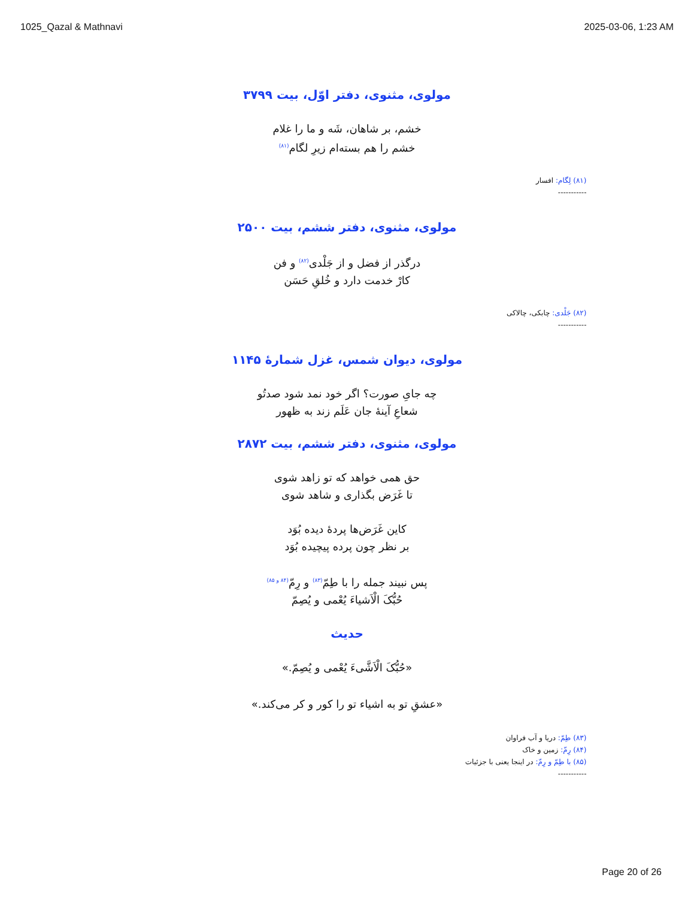1025_Qazal & Mathnavi 2025-03-06, 1:23 AM
مولوی، مثنوی، دفتر اوّل، بیت ۳۷۹۹
خشم، بر شاهان، شَه و ما را غلام
خشم را هم بسته‌ام زیرِ لگام(۸۱)
(۸۱) لِگام: افسار
-----------
مولوی، مثنوی، دفتر ششم، بیت ۲۵۰۰
درگذر از فضل و از جَلْدی(۸۲) و فن
کارْ خدمت دارد و خُلقِ حَسَن
(۸۲) جَلْدی: چابکی، چالاکی
-----------
مولوی، دیوان شمس، غزل شمارهٔ ۱۱۴۵
چه جایِ صورت؟ اگر خود نمد شود صدتُو
شعاعِ آینهٔ جان عَلَم زند به ظهور
مولوی، مثنوی، دفتر ششم، بیت ۲۸۷۲
حق همی خواهد که تو زاهد شوی
تا غَرَض بگذاری و شاهد شوی
کاین غَرَض‌ها پردهٔ دیده بُوَد
بر نظر چون پرده پیچیده بُوَد
پس نبیند جمله را با طِمّ(۸۳) و رِمّ(۸۴ و ۸۵)
حُبُّکَ الْاَشیاءَ یُعْمی و یُصِمّ
حدیث
«حُبُّکَ الْاَشَّیءَ یُعْمی و یُصِمّ.»
«عشقِ تو به اشیاء تو را کور و کر می‌کند.»
(۸۳) طِمّ: دریا و آب فراوان
(۸۴) رِمّ: زمین و خاک
(۸۵) با طِمّ و رِمّ: در اینجا یعنی با جزئیات
-----------
Page 20 of 26